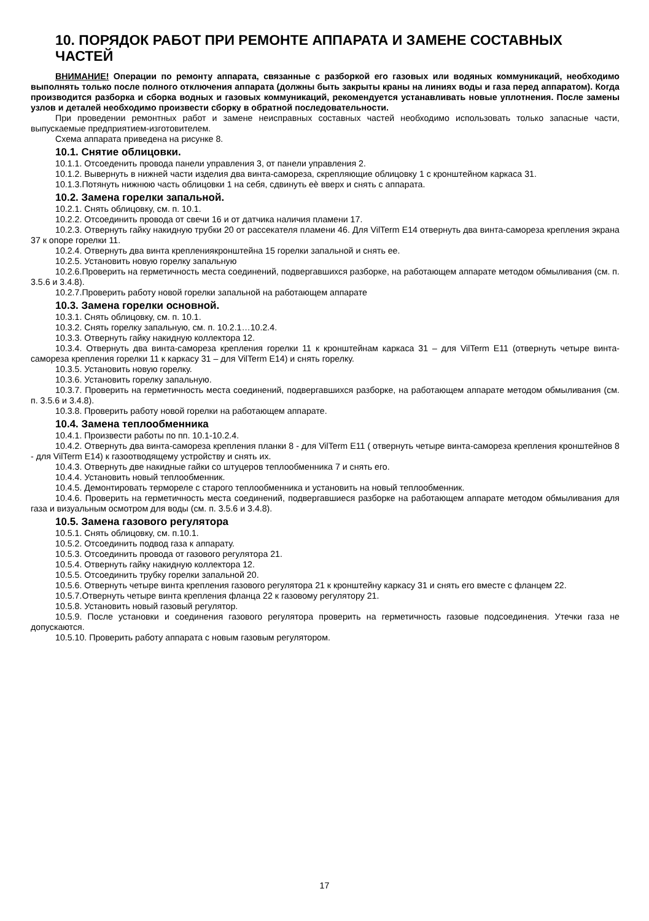10. ПОРЯДОК РАБОТ ПРИ РЕМОНТЕ АППАРАТА И ЗАМЕНЕ СОСТАВНЫХ ЧАСТЕЙ
ВНИМАНИЕ! Операции по ремонту аппарата, связанные с разборкой его газовых или водяных коммуникаций, необходимо выполнять только после полного отключения аппарата (должны быть закрыты краны на линиях воды и газа перед аппаратом). Когда производится разборка и сборка водных и газовых коммуникаций, рекомендуется устанавливать новые уплотнения. После замены узлов и деталей необходимо произвести сборку в обратной последовательности.
При проведении ремонтных работ и замене неисправных составных частей необходимо использовать только запасные части, выпускаемые предприятием-изготовителем.
Схема аппарата приведена на рисунке 8.
10.1. Снятие облицовки.
10.1.1. Отсоеденить провода панели управления 3, от панели управления 2.
10.1.2. Вывернуть в нижней части изделия два винта-самореза, скрепляющие облицовку 1 с кронштейном каркаса 31.
10.1.3.Потянуть нижнюю часть облицовки 1 на себя, сдвинуть еѐ вверх и снять с аппарата.
10.2. Замена горелки запальной.
10.2.1. Снять облицовку, см. п. 10.1.
10.2.2. Отсоединить провода от свечи 16 и от датчика наличия пламени 17.
10.2.3. Отвернуть гайку накидную трубки 20 от рассекателя пламени 46. Для VilTerm E14 отвернуть два винта-самореза крепления экрана 37 к опоре горелки 11.
10.2.4. Отвернуть два винта креплениякронштейна 15 горелки запальной и снять ее.
10.2.5. Установить новую горелку запальную
10.2.6.Проверить на герметичность места соединений, подвергавшихся разборке, на работающем аппарате методом обмыливания (см. п. 3.5.6 и 3.4.8).
10.2.7.Проверить работу новой горелки запальной на работающем аппарате
10.3. Замена горелки основной.
10.3.1. Снять облицовку, см. п. 10.1.
10.3.2. Снять горелку запальную, см. п. 10.2.1…10.2.4.
10.3.3. Отвернуть гайку накидную коллектора 12.
10.3.4. Отвернуть два винта-самореза крепления горелки 11 к кронштейнам каркаса 31 – для VilTerm E11 (отвернуть четыре винта-самореза крепления горелки 11 к каркасу 31 – для VilTerm E14) и снять горелку.
10.3.5. Установить новую горелку.
10.3.6. Установить горелку запальную.
10.3.7. Проверить на герметичность места соединений, подвергавшихся разборке, на работающем аппарате методом обмыливания (см. п. 3.5.6 и 3.4.8).
10.3.8. Проверить работу новой горелки на работающем аппарате.
10.4. Замена теплообменника
10.4.1. Произвести работы по пп. 10.1-10.2.4.
10.4.2. Отвернуть два винта-самореза крепления планки 8 - для VilTerm E11 ( отвернуть четыре винта-самореза крепления кронштейнов 8 - для VilTerm E14) к газоотводящему устройству и снять их.
10.4.3. Отвернуть две накидные гайки со штуцеров теплообменника 7 и снять его.
10.4.4. Установить новый теплообменник.
10.4.5. Демонтировать термореле с старого теплообменника и установить на новый теплообменник.
10.4.6. Проверить на герметичность места соединений, подвергавшиеся разборке на работающем аппарате методом обмыливания для газа и визуальным осмотром для воды (см. п. 3.5.6 и 3.4.8).
10.5. Замена газового регулятора
10.5.1. Снять облицовку, см. п.10.1.
10.5.2. Отсоединить подвод газа к аппарату.
10.5.3. Отсоединить провода от газового регулятора 21.
10.5.4. Отвернуть гайку накидную коллектора 12.
10.5.5. Отсоединить трубку горелки запальной 20.
10.5.6. Отвернуть четыре винта крепления газового регулятора 21 к кронштейну каркасу 31 и снять его вместе с фланцем 22.
10.5.7.Отвернуть четыре винта крепления фланца 22 к газовому регулятору 21.
10.5.8. Установить новый газовый регулятор.
10.5.9. После установки и соединения газового регулятора проверить на герметичность газовые подсоединения. Утечки газа не допускаются.
10.5.10. Проверить работу аппарата с новым газовым регулятором.
17